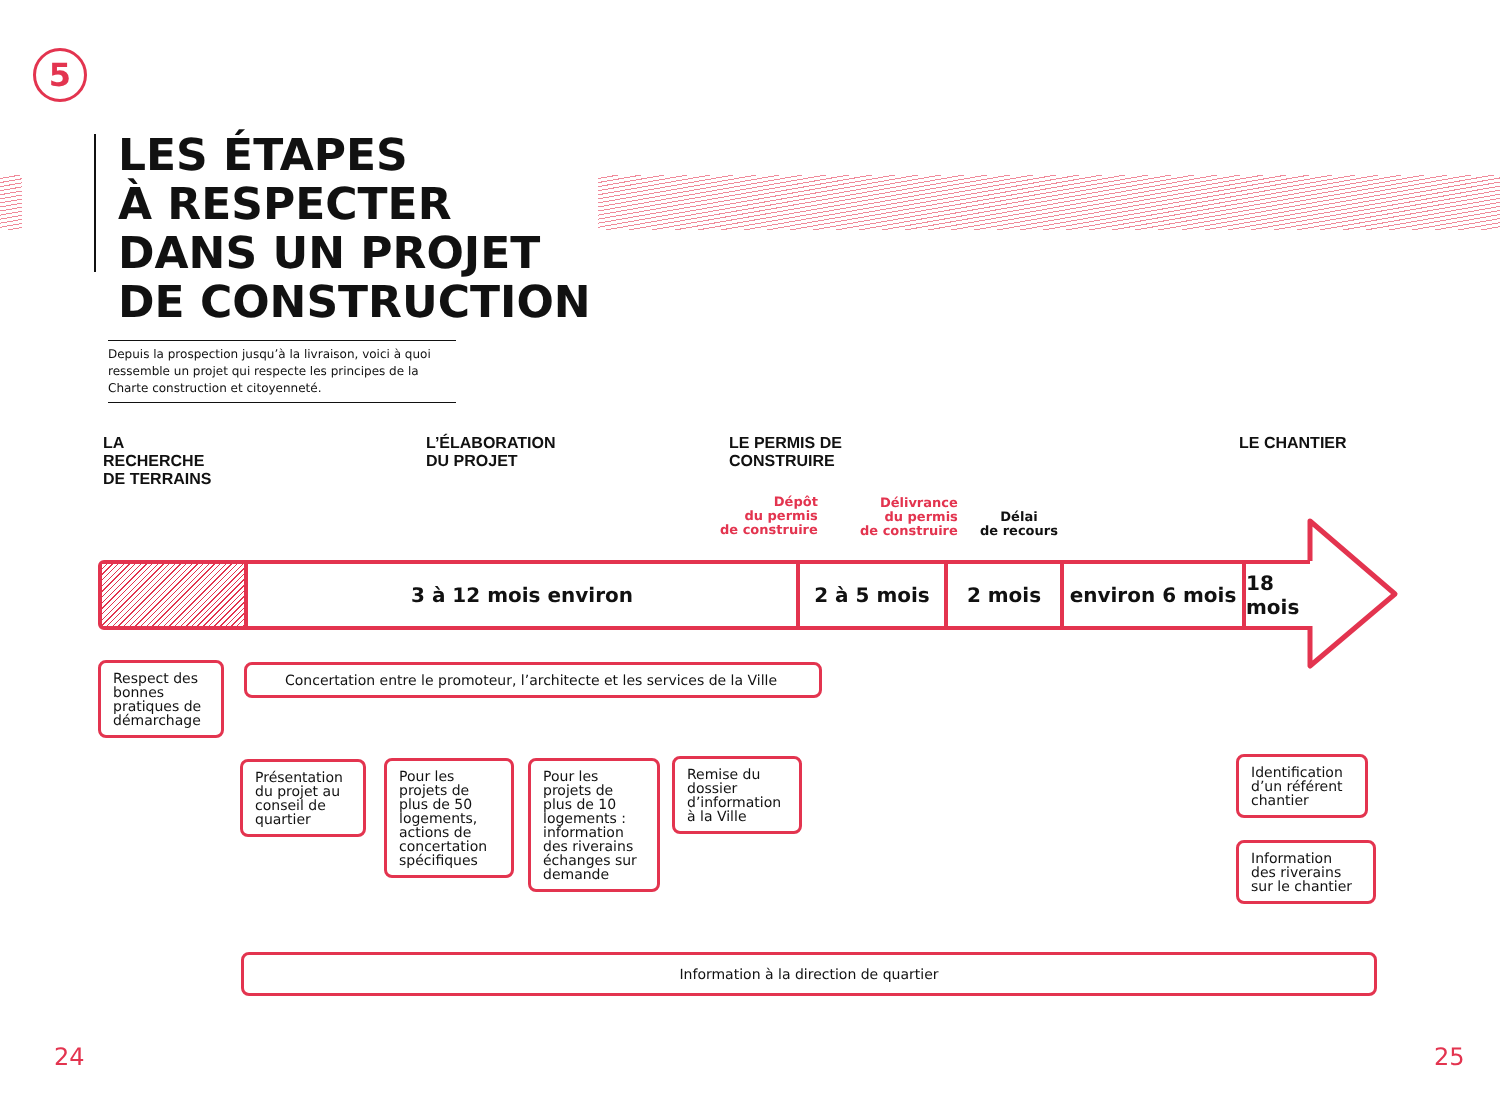5
LES ÉTAPES
À RESPECTER
DANS UN PROJET
DE CONSTRUCTION
Depuis la prospection jusqu’à la livraison, voici à quoi ressemble un projet qui respecte les principes de la Charte construction et citoyenneté.
LA
RECHERCHE
DE TERRAINS
L’ÉLABORATION
DU PROJET
LE PERMIS DE
CONSTRUIRE
LE CHANTIER
Dépôt
du permis
de construire
Délivrance
du permis
de construire
Délai
de recours
3 à 12 mois environ 2 à 5 mois 2 mois environ 6 mois 18 mois
Respect des bonnes pratiques de démarchage
Concertation entre le promoteur, l’architecte et les services de la Ville
Présentation du projet au conseil de quartier
Pour les projets de plus de 50 logements, actions de concertation spécifiques
Pour les projets de plus de 10 logements : information des riverains échanges sur demande
Remise du dossier d’information à la Ville
Identification d’un référent chantier
Information des riverains sur le chantier
Information à la direction de quartier
24 25